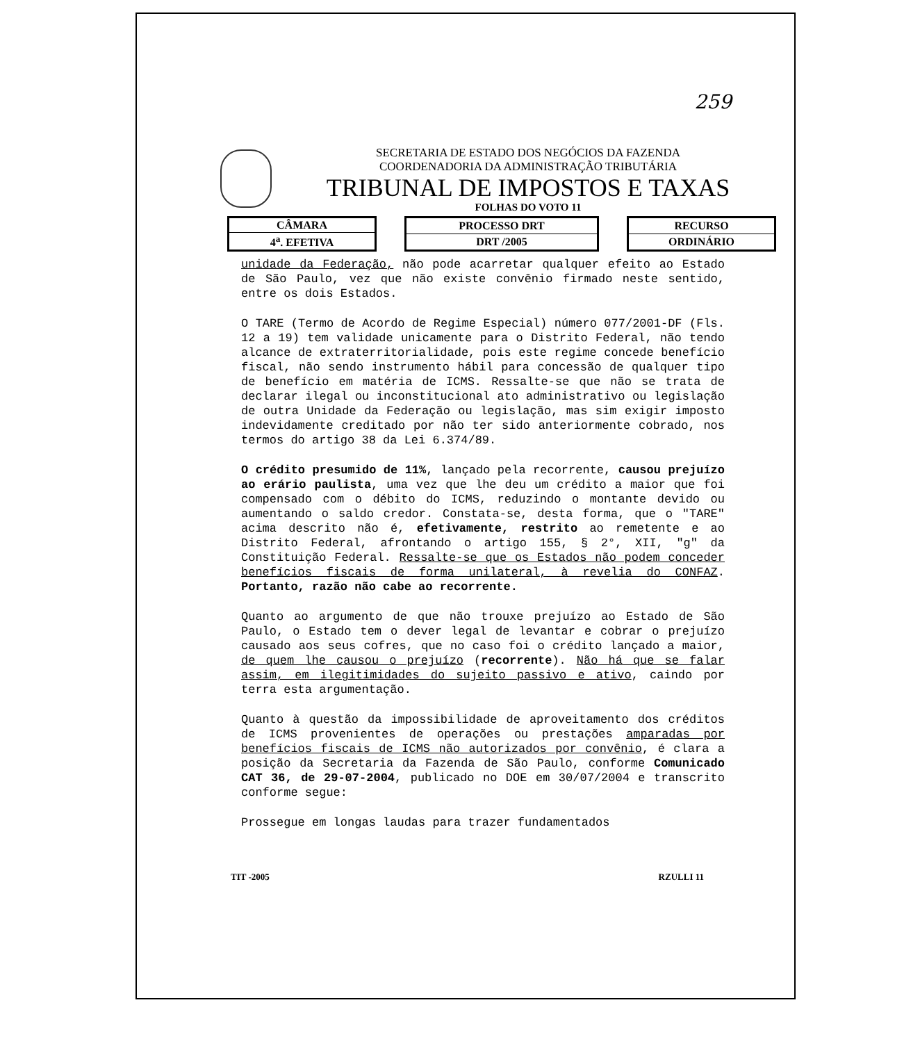259
SECRETARIA DE ESTADO DOS NEGÓCIOS DA FAZENDA
COORDENADORIA DA ADMINISTRAÇÃO TRIBUTÁRIA
TRIBUNAL DE IMPOSTOS E TAXAS
FOLHAS DO VOTO 11
| CÂMARA |
| --- |
| 4<sup>a</sup>. EFETIVA |
| PROCESSO DRT |
| --- |
| DRT /2005 |
| RECURSO |
| --- |
| ORDINÁRIO |
unidade da Federação, não pode acarretar qualquer efeito ao Estado de São Paulo, vez que não existe convênio firmado neste sentido, entre os dois Estados.
O TARE (Termo de Acordo de Regime Especial) número 077/2001-DF (Fls. 12 a 19) tem validade unicamente para o Distrito Federal, não tendo alcance de extraterritorialidade, pois este regime concede benefício fiscal, não sendo instrumento hábil para concessão de qualquer tipo de benefício em matéria de ICMS. Ressalte-se que não se trata de declarar ilegal ou inconstitucional ato administrativo ou legislação de outra Unidade da Federação ou legislação, mas sim exigir imposto indevidamente creditado por não ter sido anteriormente cobrado, nos termos do artigo 38 da Lei 6.374/89.
O crédito presumido de 11%, lançado pela recorrente, causou prejuízo ao erário paulista, uma vez que lhe deu um crédito a maior que foi compensado com o débito do ICMS, reduzindo o montante devido ou aumentando o saldo credor. Constata-se, desta forma, que o "TARE" acima descrito não é, efetivamente, restrito ao remetente e ao Distrito Federal, afrontando o artigo 155, § 2°, XII, "g" da Constituição Federal. Ressalte-se que os Estados não podem conceder benefícios fiscais de forma unilateral, à revelia do CONFAZ. Portanto, razão não cabe ao recorrente.
Quanto ao argumento de que não trouxe prejuízo ao Estado de São Paulo, o Estado tem o dever legal de levantar e cobrar o prejuízo causado aos seus cofres, que no caso foi o crédito lançado a maior, de quem lhe causou o prejuízo (recorrente). Não há que se falar assim, em ilegitimidades do sujeito passivo e ativo, caindo por terra esta argumentação.
Quanto à questão da impossibilidade de aproveitamento dos créditos de ICMS provenientes de operações ou prestações amparadas por benefícios fiscais de ICMS não autorizados por convênio, é clara a posição da Secretaria da Fazenda de São Paulo, conforme Comunicado CAT 36, de 29-07-2004, publicado no DOE em 30/07/2004 e transcrito conforme segue:
Prossegue em longas laudas para trazer fundamentados
TIT -2005 RZULLI 11